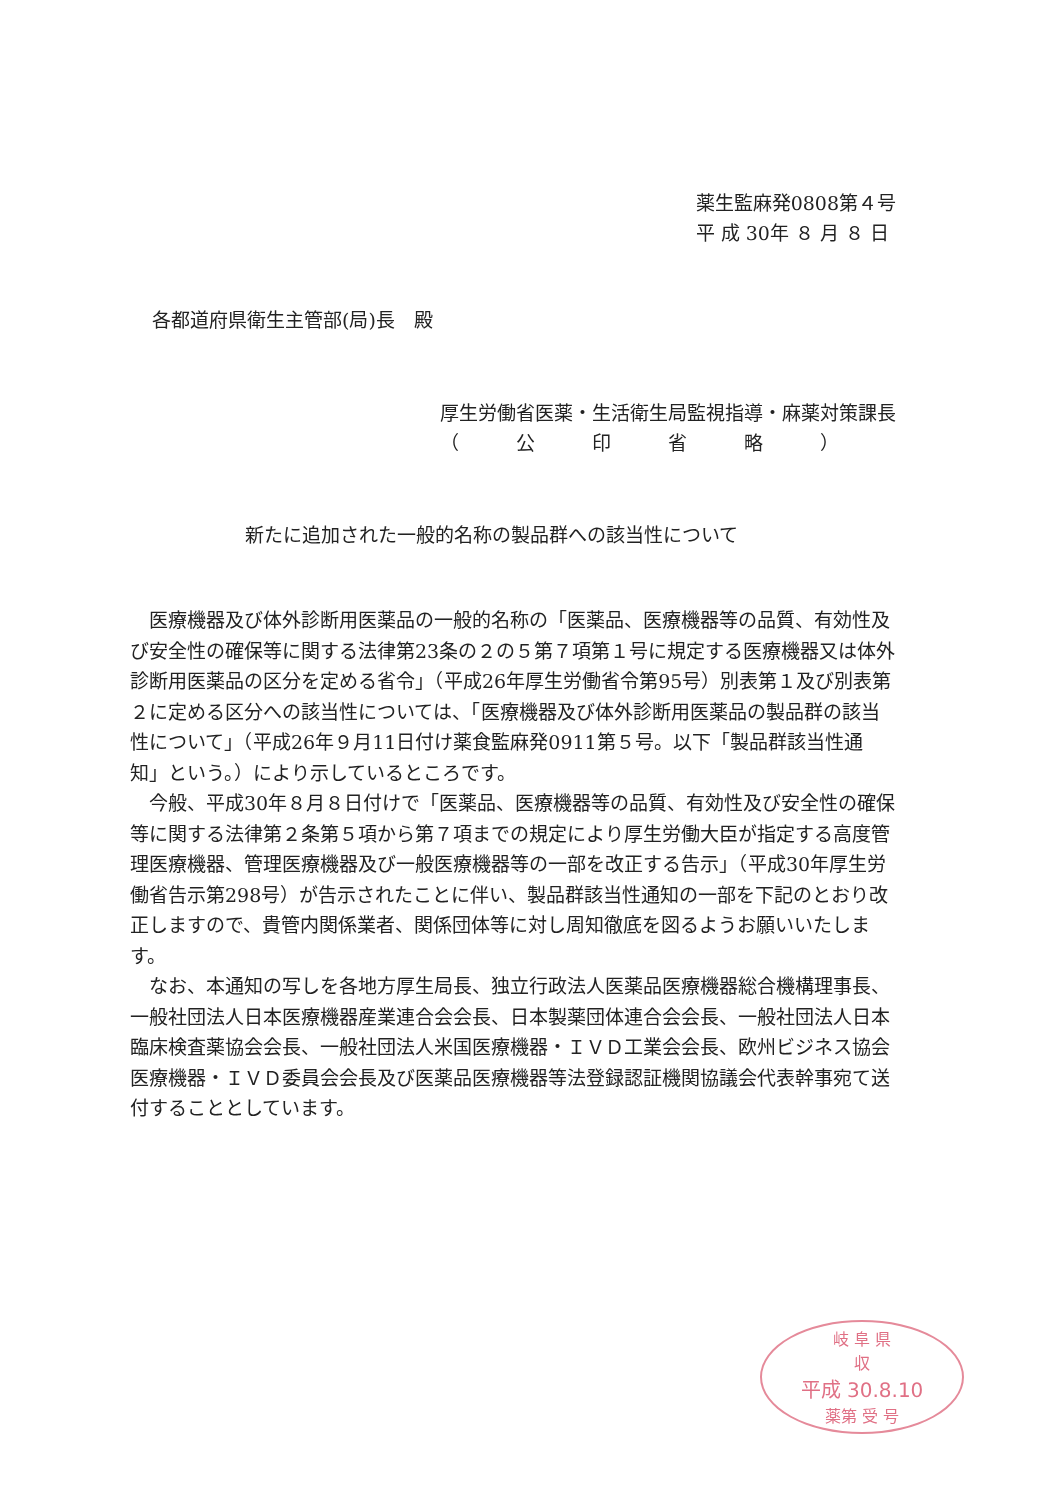薬生監麻発0808第４号
平 成 30年 ８ 月 ８ 日
各都道府県衛生主管部(局)長　殿
厚生労働省医薬・生活衛生局監視指導・麻薬対策課長
（　　　公　　　印　　　省　　　略　　　）
新たに追加された一般的名称の製品群への該当性について
　医療機器及び体外診断用医薬品の一般的名称の「医薬品、医療機器等の品質、有効性及び安全性の確保等に関する法律第23条の２の５第７項第１号に規定する医療機器又は体外診断用医薬品の区分を定める省令」（平成26年厚生労働省令第95号）別表第１及び別表第２に定める区分への該当性については、「医療機器及び体外診断用医薬品の製品群の該当性について」（平成26年９月11日付け薬食監麻発0911第５号。以下「製品群該当性通知」という。）により示しているところです。
　今般、平成30年８月８日付けで「医薬品、医療機器等の品質、有効性及び安全性の確保等に関する法律第２条第５項から第７項までの規定により厚生労働大臣が指定する高度管理医療機器、管理医療機器及び一般医療機器等の一部を改正する告示」（平成30年厚生労働省告示第298号）が告示されたことに伴い、製品群該当性通知の一部を下記のとおり改正しますので、貴管内関係業者、関係団体等に対し周知徹底を図るようお願いいたします。
　なお、本通知の写しを各地方厚生局長、独立行政法人医薬品医療機器総合機構理事長、一般社団法人日本医療機器産業連合会会長、日本製薬団体連合会会長、一般社団法人日本臨床検査薬協会会長、一般社団法人米国医療機器・ＩＶＤ工業会会長、欧州ビジネス協会医療機器・ＩＶＤ委員会会長及び医薬品医療機器等法登録認証機関協議会代表幹事宛て送付することとしています。
岐 阜 県
収
平成 30.8.10
薬第 受 号